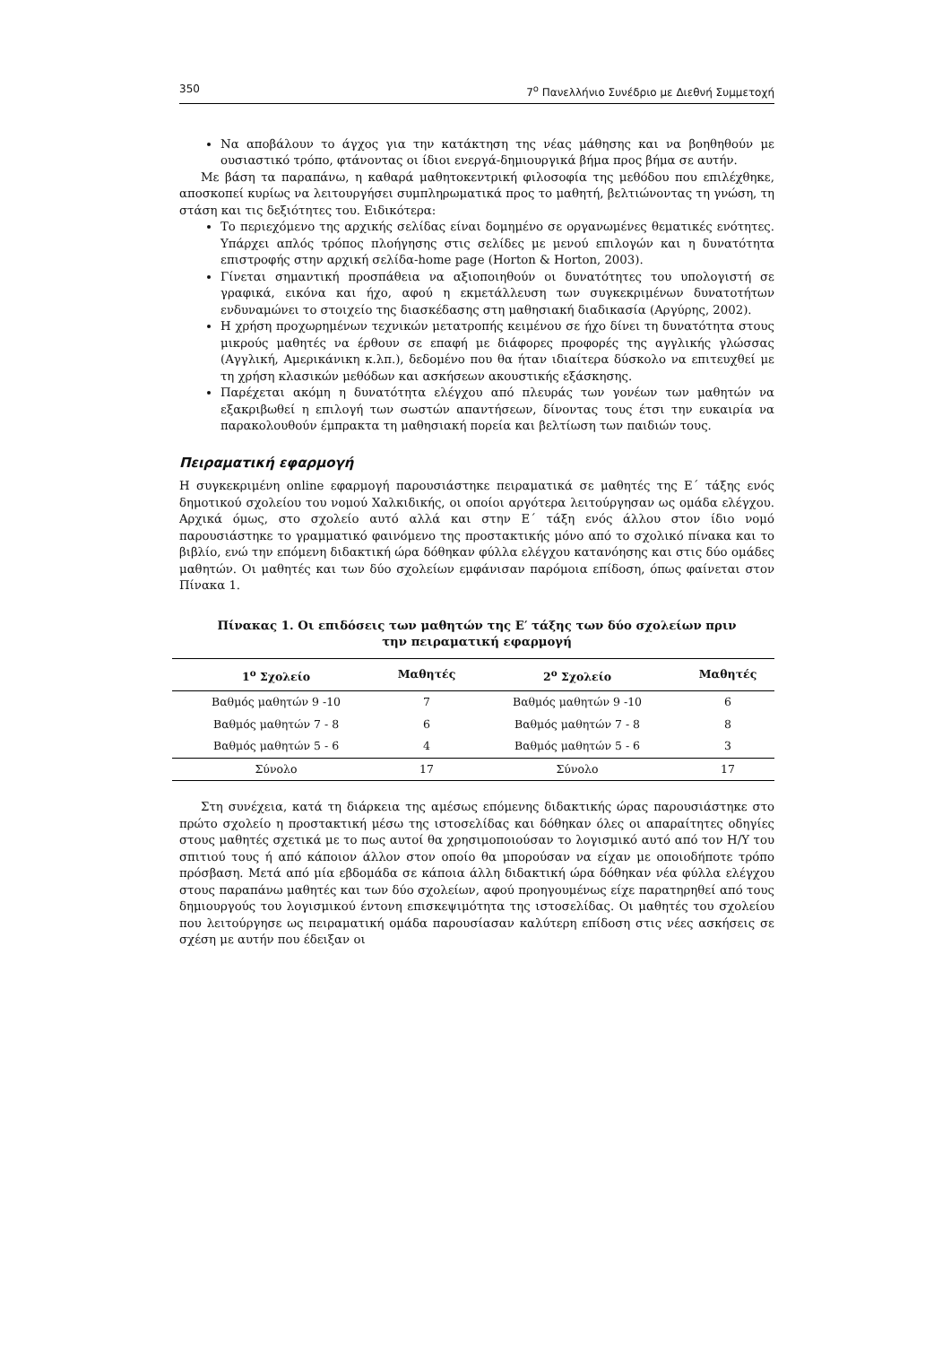350 7<sup>ο</sup> Πανελλήνιο Συνέδριο με Διεθνή Συμμετοχή
Να αποβάλουν το άγχος για την κατάκτηση της νέας μάθησης και να βοηθηθούν με ουσιαστικό τρόπο, φτάνοντας οι ίδιοι ενεργά-δημιουργικά βήμα προς βήμα σε αυτήν.
Με βάση τα παραπάνω, η καθαρά μαθητοκεντρική φιλοσοφία της μεθόδου που επιλέχθηκε, αποσκοπεί κυρίως να λειτουργήσει συμπληρωματικά προς το μαθητή, βελτιώνοντας τη γνώση, τη στάση και τις δεξιότητες του. Ειδικότερα:
Το περιεχόμενο της αρχικής σελίδας είναι δομημένο σε οργανωμένες θεματικές ενότητες. Υπάρχει απλός τρόπος πλοήγησης στις σελίδες με μενού επιλογών και η δυνατότητα επιστροφής στην αρχική σελίδα-home page (Horton & Horton, 2003).
Γίνεται σημαντική προσπάθεια να αξιοποιηθούν οι δυνατότητες του υπολογιστή σε γραφικά, εικόνα και ήχο, αφού η εκμετάλλευση των συγκεκριμένων δυνατοτήτων ενδυναμώνει το στοιχείο της διασκέδασης στη μαθησιακή διαδικασία (Αργύρης, 2002).
Η χρήση προχωρημένων τεχνικών μετατροπής κειμένου σε ήχο δίνει τη δυνατότητα στους μικρούς μαθητές να έρθουν σε επαφή με διάφορες προφορές της αγγλικής γλώσσας (Αγγλική, Αμερικάνικη κ.λπ.), δεδομένο που θα ήταν ιδιαίτερα δύσκολο να επιτευχθεί με τη χρήση κλασικών μεθόδων και ασκήσεων ακουστικής εξάσκησης.
Παρέχεται ακόμη η δυνατότητα ελέγχου από πλευράς των γονέων των μαθητών να εξακριβωθεί η επιλογή των σωστών απαντήσεων, δίνοντας τους έτσι την ευκαιρία να παρακολουθούν έμπρακτα τη μαθησιακή πορεία και βελτίωση των παιδιών τους.
Πειραματική εφαρμογή
Η συγκεκριμένη online εφαρμογή παρουσιάστηκε πειραματικά σε μαθητές της Ε΄ τάξης ενός δημοτικού σχολείου του νομού Χαλκιδικής, οι οποίοι αργότερα λειτούργησαν ως ομάδα ελέγχου. Αρχικά όμως, στο σχολείο αυτό αλλά και στην Ε΄ τάξη ενός άλλου στον ίδιο νομό παρουσιάστηκε το γραμματικό φαινόμενο της προστακτικής μόνο από το σχολικό πίνακα και το βιβλίο, ενώ την επόμενη διδακτική ώρα δόθηκαν φύλλα ελέγχου κατανόησης και στις δύο ομάδες μαθητών. Οι μαθητές και των δύο σχολείων εμφάνισαν παρόμοια επίδοση, όπως φαίνεται στον Πίνακα 1.
Πίνακας 1. Οι επιδόσεις των μαθητών της Ε′ τάξης των δύο σχολείων πριν την πειραματική εφαρμογή
| 1<sup>ο</sup> Σχολείο | Μαθητές | 2<sup>ο</sup> Σχολείο | Μαθητές |
| --- | --- | --- | --- |
| Βαθμός μαθητών 9 -10 | 7 | Βαθμός μαθητών 9 -10 | 6 |
| Βαθμός μαθητών 7 - 8 | 6 | Βαθμός μαθητών 7 - 8 | 8 |
| Βαθμός μαθητών 5 - 6 | 4 | Βαθμός μαθητών 5 - 6 | 3 |
| Σύνολο | 17 | Σύνολο | 17 |
Στη συνέχεια, κατά τη διάρκεια της αμέσως επόμενης διδακτικής ώρας παρουσιάστηκε στο πρώτο σχολείο η προστακτική μέσω της ιστοσελίδας και δόθηκαν όλες οι απαραίτητες οδηγίες στους μαθητές σχετικά με το πως αυτοί θα χρησιμοποιούσαν το λογισμικό αυτό από τον Η/Υ του σπιτιού τους ή από κάποιον άλλον στον οποίο θα μπορούσαν να είχαν με οποιοδήποτε τρόπο πρόσβαση. Μετά από μία εβδομάδα σε κάποια άλλη διδακτική ώρα δόθηκαν νέα φύλλα ελέγχου στους παραπάνω μαθητές και των δύο σχολείων, αφού προηγουμένως είχε παρατηρηθεί από τους δημιουργούς του λογισμικού έντονη επισκεψιμότητα της ιστοσελίδας. Οι μαθητές του σχολείου που λειτούργησε ως πειραματική ομάδα παρουσίασαν καλύτερη επίδοση στις νέες ασκήσεις σε σχέση με αυτήν που έδειξαν οι